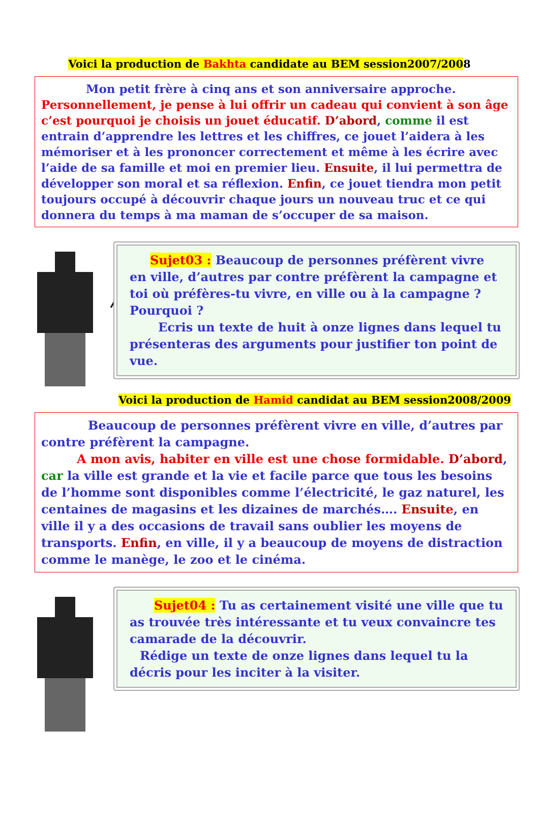Voici la production de Bakhta candidate au BEM session2007/2008
Mon petit frère à cinq ans et son anniversaire approche.
Personnellement, je pense à lui offrir un cadeau qui convient à son âge c’est pourquoi je choisis un jouet éducatif. D’abord, comme il est entrain d’apprendre les lettres et les chiffres, ce jouet l’aidera à les mémoriser et à les prononcer correctement et même à les écrire avec l’aide de sa famille et moi en premier lieu. Ensuite, il lui permettra de développer son moral et sa réflexion. Enfin, ce jouet tiendra mon petit toujours occupé à découvrir chaque jours un nouveau truc et ce qui donnera du temps à ma maman de s’occuper de sa maison.
Sujet03 : Beaucoup de personnes préfèrent vivre en ville, d’autres par contre préfèrent la campagne et toi où préfères-tu vivre, en ville ou à la campagne ? Pourquoi ?
Ecris un texte de huit à onze lignes dans lequel tu présenteras des arguments pour justifier ton point de vue.
Voici la production de Hamid candidat au BEM session2008/2009
Beaucoup de personnes préfèrent vivre en ville, d’autres par contre préfèrent la campagne.
A mon avis, habiter en ville est une chose formidable. D’abord, car la ville est grande et la vie et facile parce que tous les besoins de l’homme sont disponibles comme l’électricité, le gaz naturel, les centaines de magasins et les dizaines de marchés…. Ensuite, en ville il y a des occasions de travail sans oublier les moyens de transports. Enfin, en ville, il y a beaucoup de moyens de distraction comme le manège, le zoo et le cinéma.
Sujet04 : Tu as certainement visité une ville que tu as trouvée très intéressante et tu veux convaincre tes camarade de la découvrir.
Rédige un texte de onze lignes dans lequel tu la décris pour les inciter à la visiter.